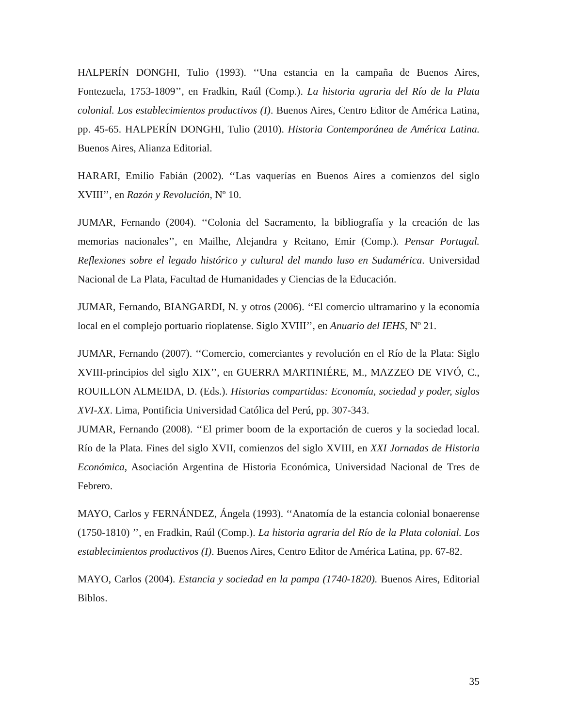HALPERÍN DONGHI, Tulio (1993). ‘‘Una estancia en la campaña de Buenos Aires, Fontezuela, 1753-1809’’, en Fradkin, Raúl (Comp.). La historia agraria del Río de la Plata colonial. Los establecimientos productivos (I). Buenos Aires, Centro Editor de América Latina, pp. 45-65. HALPERÍN DONGHI, Tulio (2010). Historia Contemporánea de América Latina. Buenos Aires, Alianza Editorial.
HARARI, Emilio Fabián (2002). ‘‘Las vaquerías en Buenos Aires a comienzos del siglo XVIII’’, en Razón y Revolución, Nº 10.
JUMAR, Fernando (2004). ‘‘Colonia del Sacramento, la bibliografía y la creación de las memorias nacionales’’, en Mailhe, Alejandra y Reitano, Emir (Comp.). Pensar Portugal. Reflexiones sobre el legado histórico y cultural del mundo luso en Sudamérica. Universidad Nacional de La Plata, Facultad de Humanidades y Ciencias de la Educación.
JUMAR, Fernando, BIANGARDI, N. y otros (2006). ‘‘El comercio ultramarino y la economía local en el complejo portuario rioplatense. Siglo XVIII’’, en Anuario del IEHS, Nº 21.
JUMAR, Fernando (2007). ‘‘Comercio, comerciantes y revolución en el Río de la Plata: Siglo XVIII-principios del siglo XIX’’, en GUERRA MARTINIÉRE, M., MAZZEO DE VIVÓ, C., ROUILLON ALMEIDA, D. (Eds.). Historias compartidas: Economía, sociedad y poder, siglos XVI-XX. Lima, Pontificia Universidad Católica del Perú, pp. 307-343.
JUMAR, Fernando (2008). ‘‘El primer boom de la exportación de cueros y la sociedad local. Río de la Plata. Fines del siglo XVII, comienzos del siglo XVIII, en XXI Jornadas de Historia Económica, Asociación Argentina de Historia Económica, Universidad Nacional de Tres de Febrero.
MAYO, Carlos y FERNÁNDEZ, Ángela (1993). ‘‘Anatomía de la estancia colonial bonaerense (1750-1810) ’’, en Fradkin, Raúl (Comp.). La historia agraria del Río de la Plata colonial. Los establecimientos productivos (I). Buenos Aires, Centro Editor de América Latina, pp. 67-82.
MAYO, Carlos (2004). Estancia y sociedad en la pampa (1740-1820). Buenos Aires, Editorial Biblos.
35